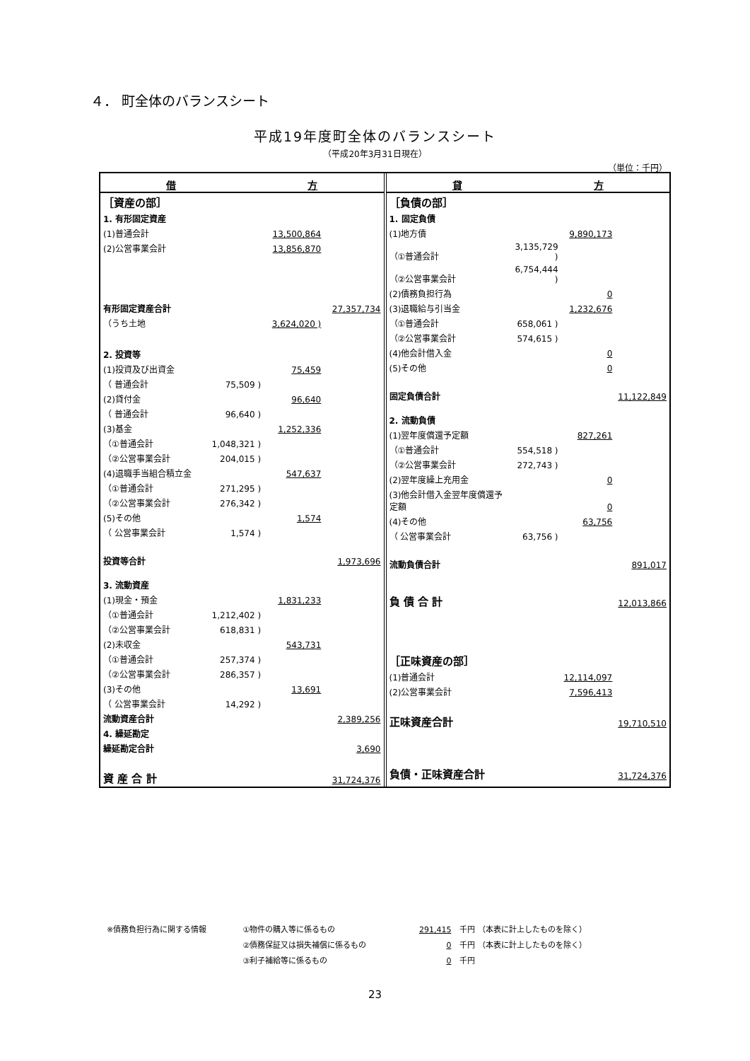４． 町全体のバランスシート
平成19年度町全体のバランスシート
（平成20年3月31日現在）
（単位：千円）
借 方
| ［資産の部］ | | | |
| 1. 有形固定資産 | | | |
| (1)普通会計 | | 13,500,864 | |
| (2)公営事業会計 | | 13,856,870 | |
| 有形固定資産合計 | | | 27,357,734 |
| （うち土地 | | 3,624,020 ) | |
| 2. 投資等 | | | |
| (1)投資及び出資金 | | 75,459 | |
| （ 普通会計 | 75,509 ) | | |
| (2)貸付金 | | 96,640 | |
| （ 普通会計 | 96,640 ) | | |
| (3)基金 | | 1,252,336 | |
| （①普通会計 | 1,048,321 ) | | |
| （②公営事業会計 | 204,015 ) | | |
| (4)退職手当組合積立金 | | 547,637 | |
| （①普通会計 | 271,295 ) | | |
| （②公営事業会計 | 276,342 ) | | |
| (5)その他 | | 1,574 | |
| （ 公営事業会計 | 1,574 ) | | |
| 投資等合計 | | | 1,973,696 |
| 3. 流動資産 | | | |
| (1)現金・預金 | | 1,831,233 | |
| （①普通会計 | 1,212,402 ) | | |
| （②公営事業会計 | 618,831 ) | | |
| (2)未収金 | | 543,731 | |
| （①普通会計 | 257,374 ) | | |
| （②公営事業会計 | 286,357 ) | | |
| (3)その他 | | 13,691 | |
| （ 公営事業会計 | 14,292 ) | | |
| 流動資産合計 | | | 2,389,256 |
| 4. 繰延勘定 | | | |
| 繰延勘定合計 | | | 3,690 |
| 資 産 合 計 | | | 31,724,376 |
貸 方
| ［負債の部］ | | | |
| 1. 固定負債 | | | |
| (1)地方債 | | 9,890,173 | |
| （①普通会計 | 3,135,729 ) | | |
| （②公営事業会計 | 6,754,444 ) | | |
| (2)債務負担行為 | | 0 | |
| (3)退職給与引当金 | | 1,232,676 | |
| （①普通会計 | 658,061 ) | | |
| （②公営事業会計 | 574,615 ) | | |
| (4)他会計借入金 | | 0 | |
| (5)その他 | | 0 | |
| 固定負債合計 | | | 11,122,849 |
| 2. 流動負債 | | | |
| (1)翌年度償還予定額 | | 827,261 | |
| （①普通会計 | 554,518 ) | | |
| （②公営事業会計 | 272,743 ) | | |
| (2)翌年度繰上充用金 | | 0 | |
| (3)他会計借入金翌年度償還予定額 | | 0 | |
| (4)その他 | | 63,756 | |
| （ 公営事業会計 | 63,756 ) | | |
| 流動負債合計 | | | 891,017 |
| 負 債 合 計 | | | 12,013,866 |
| ［正味資産の部］ | | | |
| (1)普通会計 | | 12,114,097 | |
| (2)公営事業会計 | | 7,596,413 | |
| 正味資産合計 | | | 19,710,510 |
| 負債・正味資産合計 | | | 31,724,376 |
| ※債務負担行為に関する情報 | ①物件の購入等に係るもの | 291,415 | 千円 （本表に計上したものを除く） |
| | ②債務保証又は損失補償に係るもの | 0 | 千円 （本表に計上したものを除く） |
| | ③利子補給等に係るもの | 0 | 千円 |
23